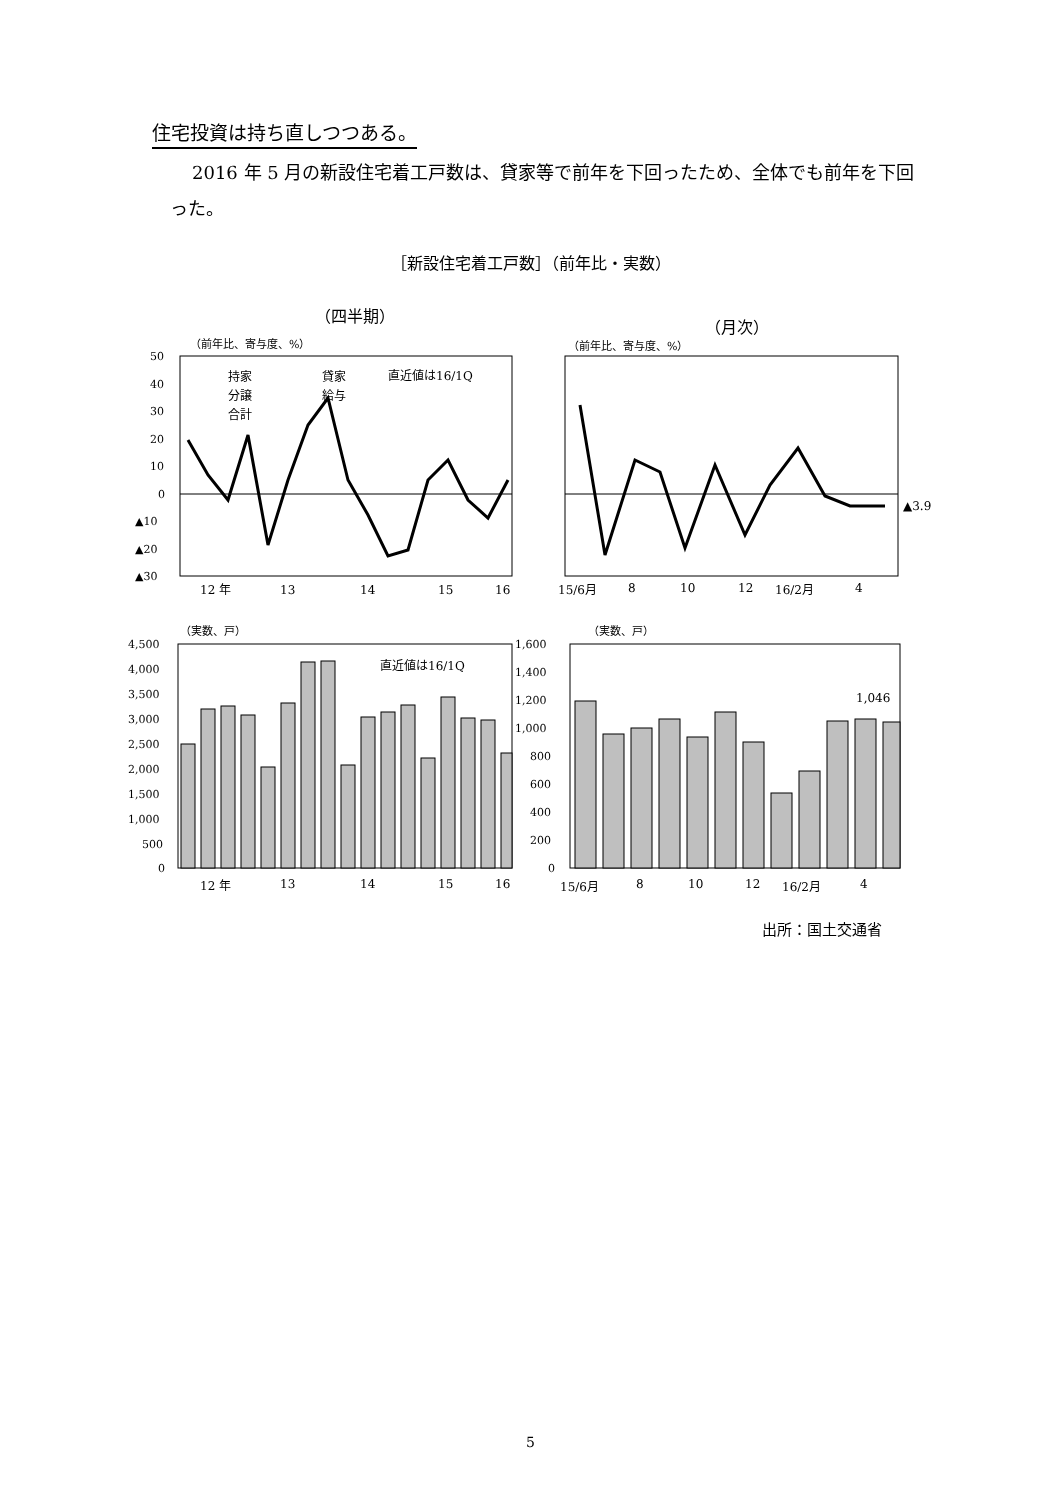住宅投資は持ち直しつつある。
2016 年 5 月の新設住宅着工戸数は、貸家等で前年を下回ったため、全体でも前年を下回った。
［新設住宅着工戸数］（前年比・実数）
（四半期）
（月次）
（前年比、寄与度、%）
（前年比、寄与度、%）
50
40
30
20
10
0
▲10
▲20
▲30
持家
貸家
分譲
給与
合計
直近値は16/1Q
12 年
13
14
15
16
▲3.9
15/6月
8
10
12
16/2月
4
（実数、戸）
（実数、戸）
4,500
4,000
3,500
3,000
2,500
2,000
1,500
1,000
500
0
直近値は16/1Q
12 年
13
14
15
16
1,600
1,400
1,200
1,000
800
600
400
200
0
1,046
15/6月
8
10
12
16/2月
4
出所：国土交通省
5